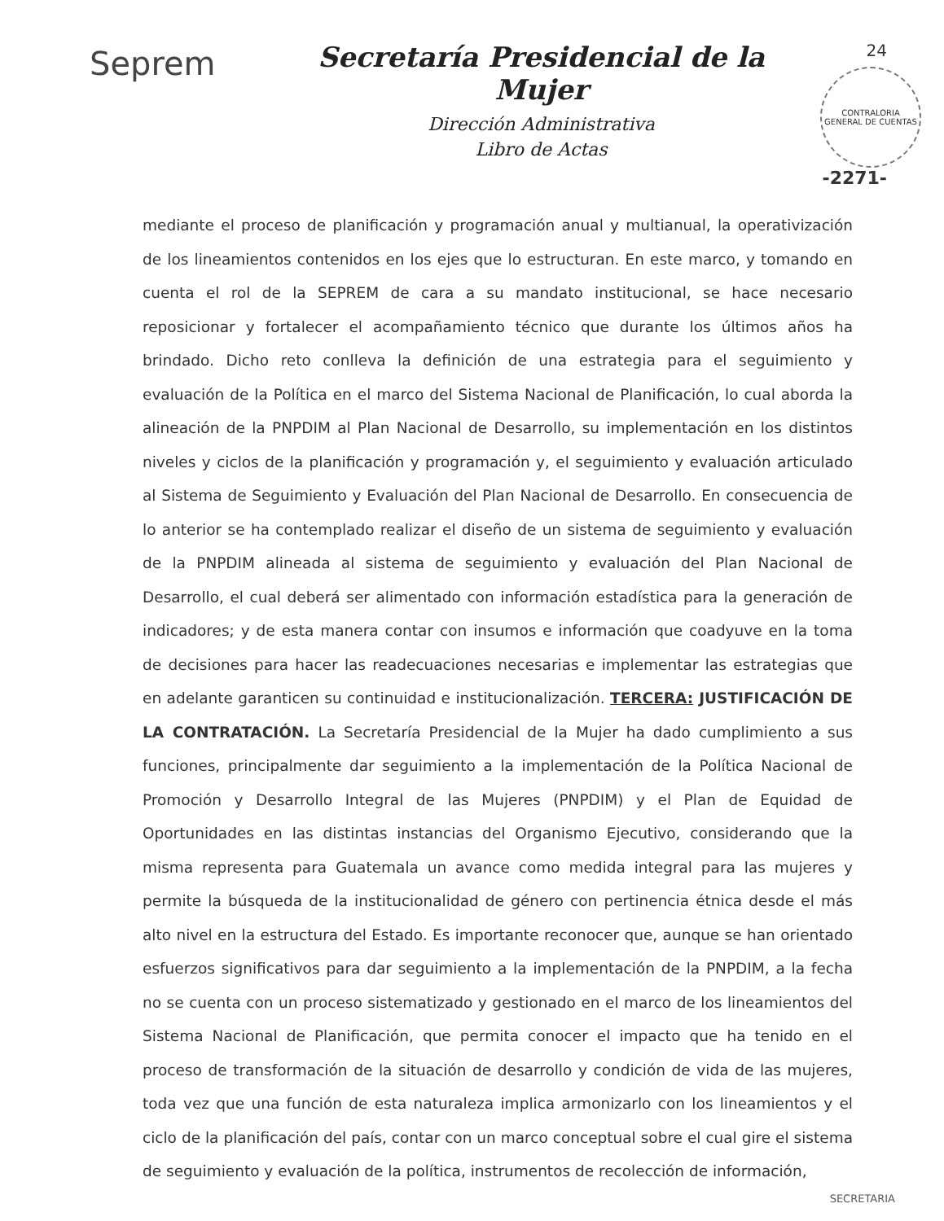Seprem
Secretaría Presidencial de la Mujer
Dirección Administrativa
Libro de Actas
24
CONTRALORIA GENERAL DE CUENTAS
-2271-
mediante el proceso de planificación y programación anual y multianual, la operativización de los lineamientos contenidos en los ejes que lo estructuran. En este marco, y tomando en cuenta el rol de la SEPREM de cara a su mandato institucional, se hace necesario reposicionar y fortalecer el acompañamiento técnico que durante los últimos años ha brindado. Dicho reto conlleva la definición de una estrategia para el seguimiento y evaluación de la Política en el marco del Sistema Nacional de Planificación, lo cual aborda la alineación de la PNPDIM al Plan Nacional de Desarrollo, su implementación en los distintos niveles y ciclos de la planificación y programación y, el seguimiento y evaluación articulado al Sistema de Seguimiento y Evaluación del Plan Nacional de Desarrollo. En consecuencia de lo anterior se ha contemplado realizar el diseño de un sistema de seguimiento y evaluación de la PNPDIM alineada al sistema de seguimiento y evaluación del Plan Nacional de Desarrollo, el cual deberá ser alimentado con información estadística para la generación de indicadores; y de esta manera contar con insumos e información que coadyuve en la toma de decisiones para hacer las readecuaciones necesarias e implementar las estrategias que en adelante garanticen su continuidad e institucionalización. TERCERA: JUSTIFICACIÓN DE LA CONTRATACIÓN. La Secretaría Presidencial de la Mujer ha dado cumplimiento a sus funciones, principalmente dar seguimiento a la implementación de la Política Nacional de Promoción y Desarrollo Integral de las Mujeres (PNPDIM) y el Plan de Equidad de Oportunidades en las distintas instancias del Organismo Ejecutivo, considerando que la misma representa para Guatemala un avance como medida integral para las mujeres y permite la búsqueda de la institucionalidad de género con pertinencia étnica desde el más alto nivel en la estructura del Estado. Es importante reconocer que, aunque se han orientado esfuerzos significativos para dar seguimiento a la implementación de la PNPDIM, a la fecha no se cuenta con un proceso sistematizado y gestionado en el marco de los lineamientos del Sistema Nacional de Planificación, que permita conocer el impacto que ha tenido en el proceso de transformación de la situación de desarrollo y condición de vida de las mujeres, toda vez que una función de esta naturaleza implica armonizarlo con los lineamientos y el ciclo de la planificación del país, contar con un marco conceptual sobre el cual gire el sistema de seguimiento y evaluación de la política, instrumentos de recolección de información,
SECRETARIA